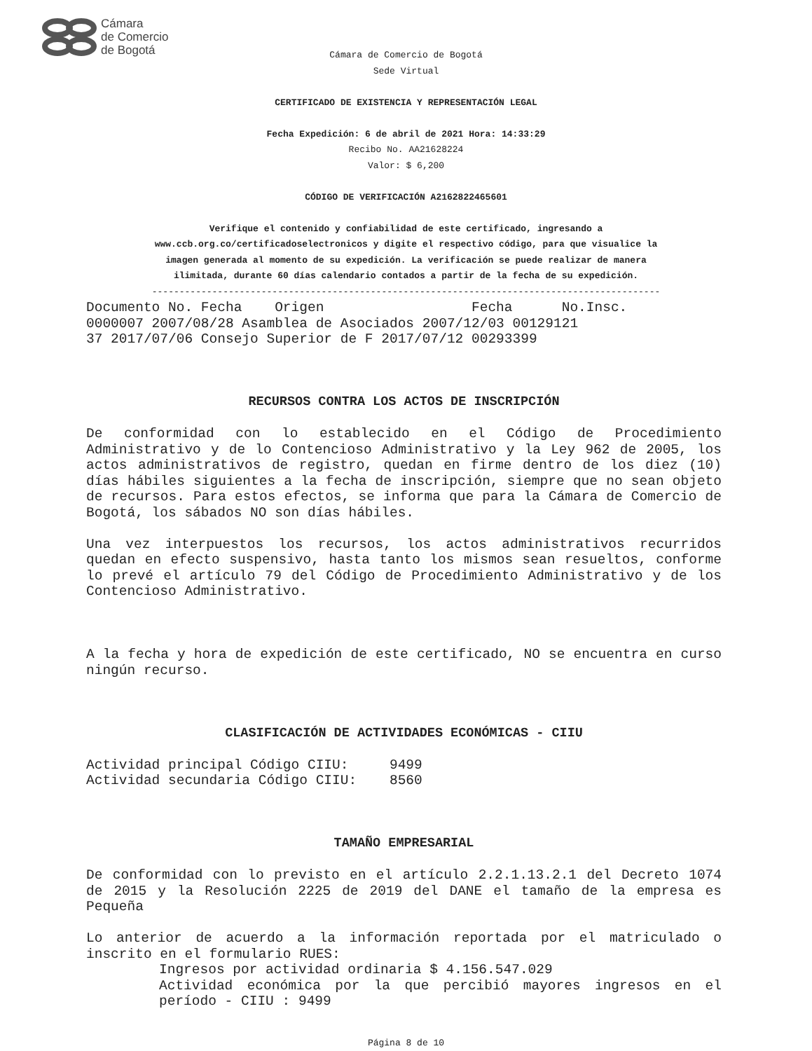Cámara
de Comercio
de Bogotá
Cámara de Comercio de Bogotá
Sede Virtual
CERTIFICADO DE EXISTENCIA Y REPRESENTACIÓN LEGAL
Fecha Expedición: 6 de abril de 2021 Hora: 14:33:29
Recibo No. AA21628224
Valor: $ 6,200
CÓDIGO DE VERIFICACIÓN A2162822465601
Verifique el contenido y confiabilidad de este certificado, ingresando a
www.ccb.org.co/certificadoselectronicos y digite el respectivo código, para que visualice la
imagen generada al momento de su expedición. La verificación se puede realizar de manera
ilimitada, durante 60 días calendario contados a partir de la fecha de su expedición.
---------------------------------------------------------------------------------------------
Documento No. Fecha    Origen                  Fecha      No.Insc.
0000007 2007/08/28 Asamblea de Asociados 2007/12/03 00129121
37 2017/07/06 Consejo Superior de F 2017/07/12 00293399
RECURSOS CONTRA LOS ACTOS DE INSCRIPCIÓN
De conformidad con lo establecido en el Código de Procedimiento Administrativo y de lo Contencioso Administrativo y la Ley 962 de 2005, los actos administrativos de registro, quedan en firme dentro de los diez (10) días hábiles siguientes a la fecha de inscripción, siempre que no sean objeto de recursos. Para estos efectos, se informa que para la Cámara de Comercio de Bogotá, los sábados NO son días hábiles.
Una vez interpuestos los recursos, los actos administrativos recurridos quedan en efecto suspensivo, hasta tanto los mismos sean resueltos, conforme lo prevé el artículo 79 del Código de Procedimiento Administrativo y de los Contencioso Administrativo.
A la fecha y hora de expedición de este certificado, NO se encuentra en curso ningún recurso.
CLASIFICACIÓN DE ACTIVIDADES ECONÓMICAS - CIIU
Actividad principal Código CIIU:     9499
Actividad secundaria Código CIIU:    8560
TAMAÑO EMPRESARIAL
De conformidad con lo previsto en el artículo 2.2.1.13.2.1 del Decreto 1074 de 2015 y la Resolución 2225 de 2019 del DANE el tamaño de la empresa es Pequeña
Lo anterior de acuerdo a la información reportada por el matriculado o inscrito en el formulario RUES:
Ingresos por actividad ordinaria $ 4.156.547.029
Actividad económica por la que percibió mayores ingresos en el período - CIIU : 9499
Página 8 de 10